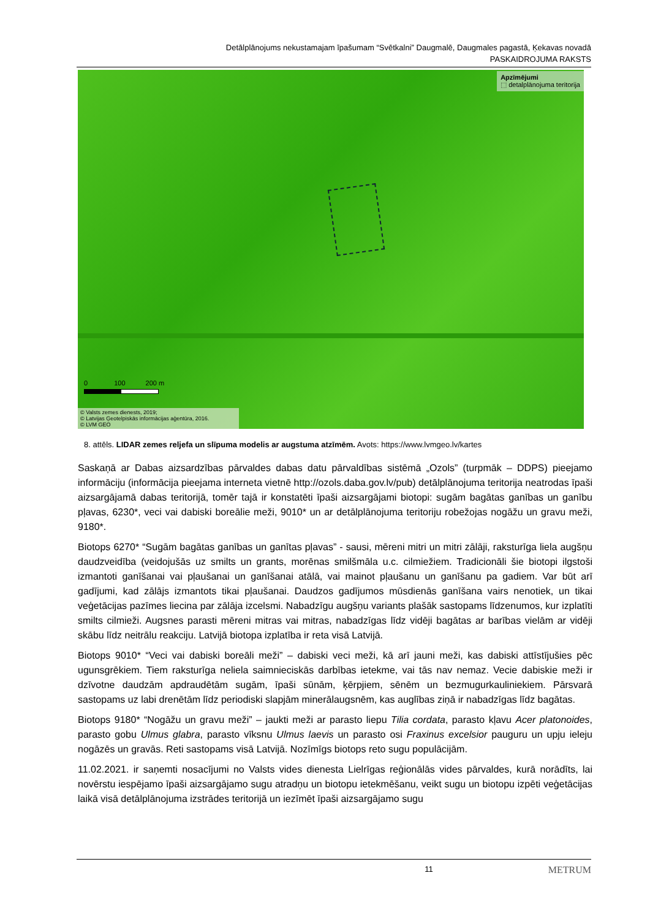Detālplānojums nekustamajam īpašumam “Svētkalni” Daugmalē, Daugmales pagastā, Ķekavas novadā
PASKAIDROJUMA RAKSTS
Apzīmējumi
⬚ detalplānojuma teritorija
0 100 200 m
© Valsts zemes dienests, 2019;
© Latvijas Ģeotelpiskās informācijas aģentūra, 2016.
© LVM GEO
8. attēls. LIDAR zemes reljefa un slīpuma modelis ar augstuma atzīmēm. Avots: https://www.lvmgeo.lv/kartes
Saskaņā ar Dabas aizsardzības pārvaldes dabas datu pārvaldības sistēmā „Ozols” (turpmāk – DDPS) pieejamo informāciju (informācija pieejama interneta vietnē http://ozols.daba.gov.lv/pub) detālplānojuma teritorija neatrodas īpaši aizsargājamā dabas teritorijā, tomēr tajā ir konstatēti īpaši aizsargājami biotopi: sugām bagātas ganības un ganību pļavas, 6230*, veci vai dabiski boreālie meži, 9010* un ar detālplānojuma teritoriju robežojas nogāžu un gravu meži, 9180*.
Biotops 6270* “Sugām bagātas ganības un ganītas pļavas” - sausi, mēreni mitri un mitri zālāji, raksturīga liela augšņu daudzveidība (veidojušās uz smilts un grants, morēnas smilšmāla u.c. cilmiežiem. Tradicionāli šie biotopi ilgstoši izmantoti ganīšanai vai pļaušanai un ganīšanai atālā, vai mainot pļaušanu un ganīšanu pa gadiem. Var būt arī gadījumi, kad zālājs izmantots tikai pļaušanai. Daudzos gadījumos mūsdienās ganīšana vairs nenotiek, un tikai veģetācijas pazīmes liecina par zālāja izcelsmi. Nabadzīgu augšņu variants plašāk sastopams līdzenumos, kur izplatīti smilts cilmieži. Augsnes parasti mēreni mitras vai mitras, nabadzīgas līdz vidēji bagātas ar barības vielām ar vidēji skābu līdz neitrālu reakciju. Latvijā biotopa izplatība ir reta visā Latvijā.
Biotops 9010* “Veci vai dabiski boreāli meži” – dabiski veci meži, kā arī jauni meži, kas dabiski attīstījušies pēc ugunsgrēkiem. Tiem raksturīga neliela saimnieciskās darbības ietekme, vai tās nav nemaz. Vecie dabiskie meži ir dzīvotne daudzām apdraudētām sugām, īpaši sūnām, ķērpjiem, sēnēm un bezmugurkauliniekiem. Pārsvarā sastopams uz labi drenētām līdz periodiski slapjām minerālaugsnēm, kas auglības ziņā ir nabadzīgas līdz bagātas.
Biotops 9180* “Nogāžu un gravu meži” – jaukti meži ar parasto liepu Tilia cordata, parasto kļavu Acer platonoides, parasto gobu Ulmus glabra, parasto vīksnu Ulmus laevis un parasto osi Fraxinus excelsior pauguru un upju ieleju nogāzēs un gravās. Reti sastopams visā Latvijā. Nozīmīgs biotops reto sugu populācijām.
11.02.2021. ir saņemti nosacījumi no Valsts vides dienesta Lielrīgas reģionālās vides pārvaldes, kurā norādīts, lai novērstu iespējamo īpaši aizsargājamo sugu atradņu un biotopu ietekmēšanu, veikt sugu un biotopu izpēti veģetācijas laikā visā detālplānojuma izstrādes teritorijā un iezīmēt īpaši aizsargājamo sugu
11 METRUM